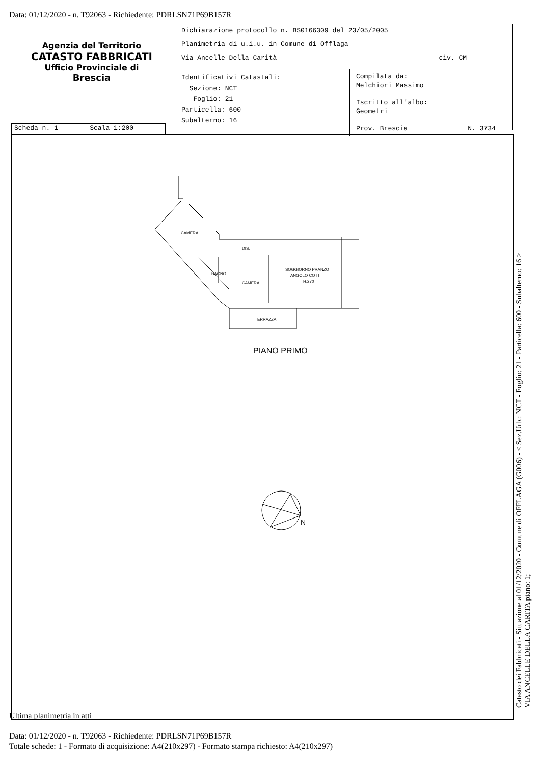Data: 01/12/2020 - n. T92063 - Richiedente: PDRLSN71P69B157R
Agenzia del Territorio
CATASTO FABBRICATI
Ufficio Provinciale di
Brescia
Dichiarazione protocollo n. BS0166309 del 23/05/2005
Planimetria di u.i.u. in Comune di Offlaga
Via Ancelle Della Carità civ. CM
Identificativi Catastali:
Sezione: NCT
Foglio: 21
Particella: 600
Subalterno: 16
Compilata da:
Melchiori Massimo
Iscritto all'albo:
Geometri
Prov. Brescia N. 3734
Scheda n. 1 Scala 1:200
CAMERA
DIS.
BAGNO
CAMERA
SOGGIORNO PRANZO
ANGOLO COTT.
H.270
TERRAZZA
PIANO PRIMO
N
Catasto dei Fabbricati - Situazione al 01/12/2020 - Comune di OFFLAGA (G006) - < Sez.Urb.: NCT - Foglio: 21 - Particella: 600 - Subalterno: 16 >
VIA ANCELLE DELLA CARITA piano: 1;
Ultima planimetria in atti
Data: 01/12/2020 - n. T92063 - Richiedente: PDRLSN71P69B157R
Totale schede: 1 - Formato di acquisizione: A4(210x297) - Formato stampa richiesto: A4(210x297)